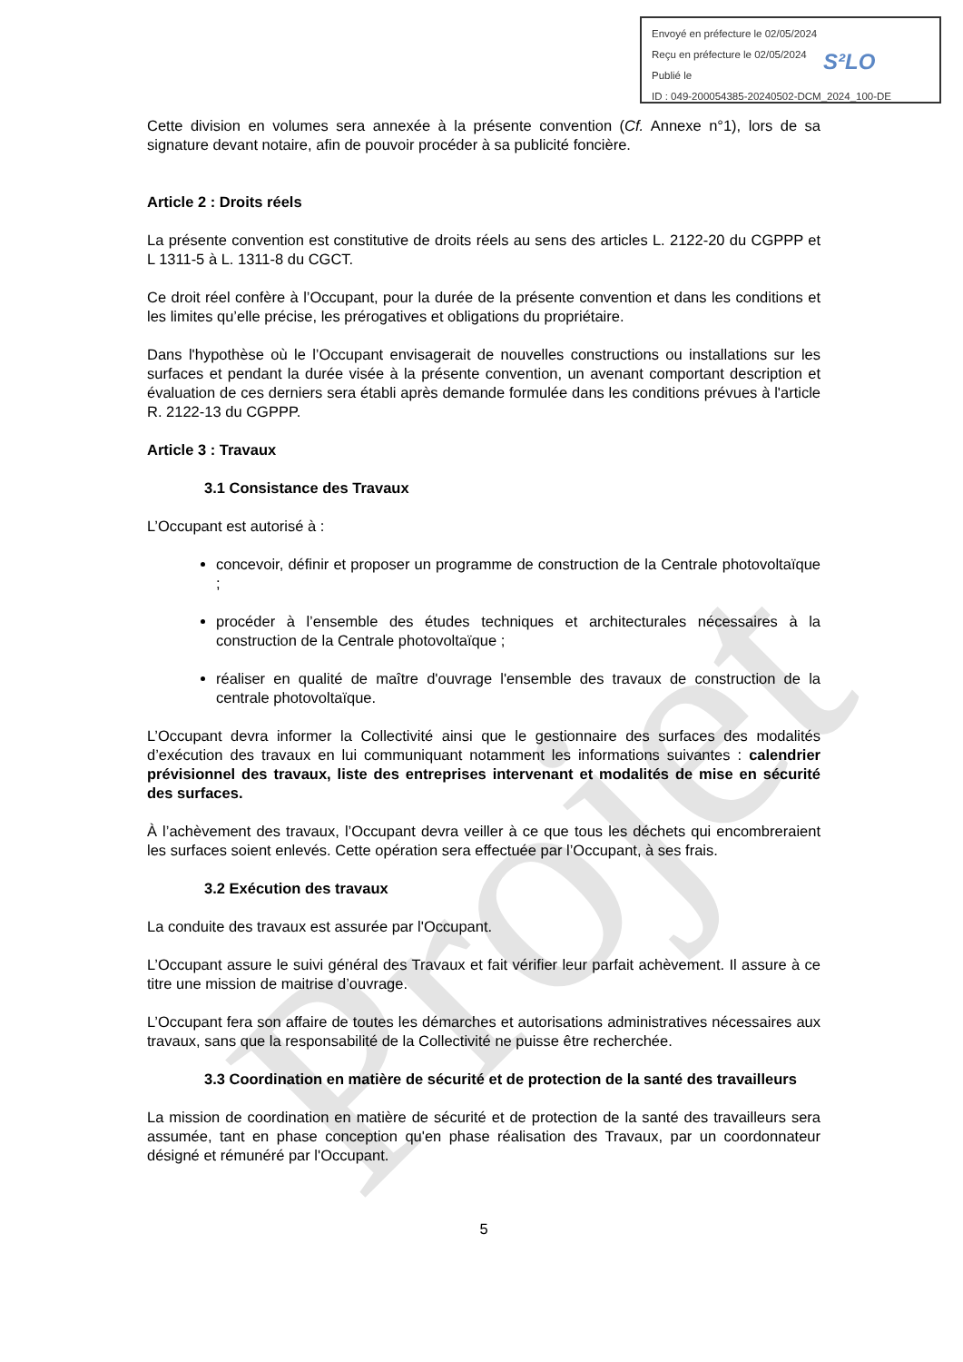Projet
Envoyé en préfecture le 02/05/2024
Reçu en préfecture le 02/05/2024
Publié le
ID : 049-200054385-20240502-DCM_2024_100-DE
S²LO
Cette division en volumes sera annexée à la présente convention (Cf. Annexe n°1), lors de sa signature devant notaire, afin de pouvoir procéder à sa publicité foncière.
Article 2 : Droits réels
La présente convention est constitutive de droits réels au sens des articles L. 2122-20 du CGPPP et L 1311-5 à L. 1311-8 du CGCT.
Ce droit réel confère à l’Occupant, pour la durée de la présente convention et dans les conditions et les limites qu’elle précise, les prérogatives et obligations du propriétaire.
Dans l'hypothèse où le l’Occupant envisagerait de nouvelles constructions ou installations sur les surfaces et pendant la durée visée à la présente convention, un avenant comportant description et évaluation de ces derniers sera établi après demande formulée dans les conditions prévues à l'article R. 2122-13 du CGPPP.
Article 3 : Travaux
3.1 Consistance des Travaux
L’Occupant est autorisé à :
concevoir, définir et proposer un programme de construction de la Centrale photovoltaïque ;
procéder à l’ensemble des études techniques et architecturales nécessaires à la construction de la Centrale photovoltaïque ;
réaliser en qualité de maître d'ouvrage l'ensemble des travaux de construction de la centrale photovoltaïque.
L’Occupant devra informer la Collectivité ainsi que le gestionnaire des surfaces des modalités d’exécution des travaux en lui communiquant notamment les informations suivantes : calendrier prévisionnel des travaux, liste des entreprises intervenant et modalités de mise en sécurité des surfaces.
À l’achèvement des travaux, l’Occupant devra veiller à ce que tous les déchets qui encombreraient les surfaces soient enlevés. Cette opération sera effectuée par l’Occupant, à ses frais.
3.2 Exécution des travaux
La conduite des travaux est assurée par l'Occupant.
L’Occupant assure le suivi général des Travaux et fait vérifier leur parfait achèvement. Il assure à ce titre une mission de maitrise d’ouvrage.
L’Occupant fera son affaire de toutes les démarches et autorisations administratives nécessaires aux travaux, sans que la responsabilité de la Collectivité ne puisse être recherchée.
3.3 Coordination en matière de sécurité et de protection de la santé des travailleurs
La mission de coordination en matière de sécurité et de protection de la santé des travailleurs sera assumée, tant en phase conception qu'en phase réalisation des Travaux, par un coordonnateur désigné et rémunéré par l'Occupant.
5